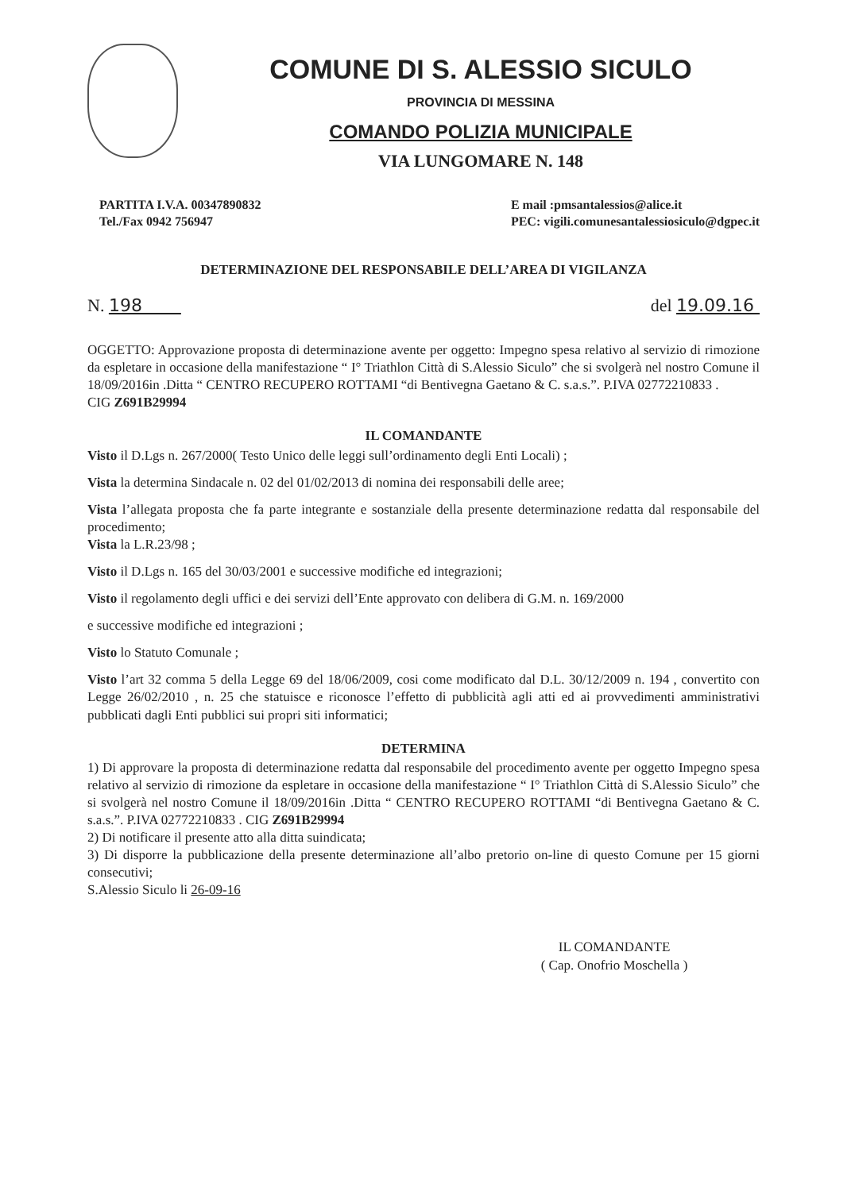COMUNE DI S. ALESSIO SICULO
PROVINCIA DI MESSINA
COMANDO POLIZIA MUNICIPALE
VIA LUNGOMARE N. 148
PARTITA I.V.A. 00347890832
Tel./Fax 0942 756947
E mail :pmsantalessios@alice.it
PEC: vigili.comunesantalessiosiculo@dgpec.it
DETERMINAZIONE DEL RESPONSABILE DELL’AREA DI VIGILANZA
N. 198 del 19.09.16
OGGETTO: Approvazione proposta di determinazione avente per oggetto: Impegno spesa relativo al servizio di rimozione da espletare in occasione della manifestazione “ I° Triathlon Città di S.Alessio Siculo” che si svolgerà nel nostro Comune il 18/09/2016in .Ditta “ CENTRO RECUPERO ROTTAMI “di Bentivegna Gaetano & C. s.a.s.”. P.IVA 02772210833 .
CIG Z691B29994
IL COMANDANTE
Visto il D.Lgs n. 267/2000( Testo Unico delle leggi sull’ordinamento degli Enti Locali) ;
Vista la determina Sindacale n. 02 del 01/02/2013 di nomina dei responsabili delle aree;
Vista l’allegata proposta che fa parte integrante e sostanziale della presente determinazione redatta dal responsabile del procedimento;
Vista la L.R.23/98 ;
Visto il D.Lgs n. 165 del 30/03/2001 e successive modifiche ed integrazioni;
Visto il regolamento degli uffici e dei servizi dell’Ente approvato con delibera di G.M. n. 169/2000
e successive modifiche ed integrazioni ;
Visto lo Statuto Comunale ;
Visto l’art 32 comma 5 della Legge 69 del 18/06/2009, cosi come modificato dal D.L. 30/12/2009 n. 194 , convertito con Legge 26/02/2010 , n. 25 che statuisce e riconosce l’effetto di pubblicità agli atti ed ai provvedimenti amministrativi pubblicati dagli Enti pubblici sui propri siti informatici;
DETERMINA
1) Di approvare la proposta di determinazione redatta dal responsabile del procedimento avente per oggetto Impegno spesa relativo al servizio di rimozione da espletare in occasione della manifestazione “ I° Triathlon Città di S.Alessio Siculo” che si svolgerà nel nostro Comune il 18/09/2016in .Ditta “ CENTRO RECUPERO ROTTAMI “di Bentivegna Gaetano & C. s.a.s.”. P.IVA 02772210833 . CIG Z691B29994
2) Di notificare il presente atto alla ditta suindicata;
3) Di disporre la pubblicazione della presente determinazione all’albo pretorio on-line di questo Comune per 15 giorni consecutivi;
S.Alessio Siculo li 26-09-16
IL COMANDANTE
( Cap. Onofrio Moschella )